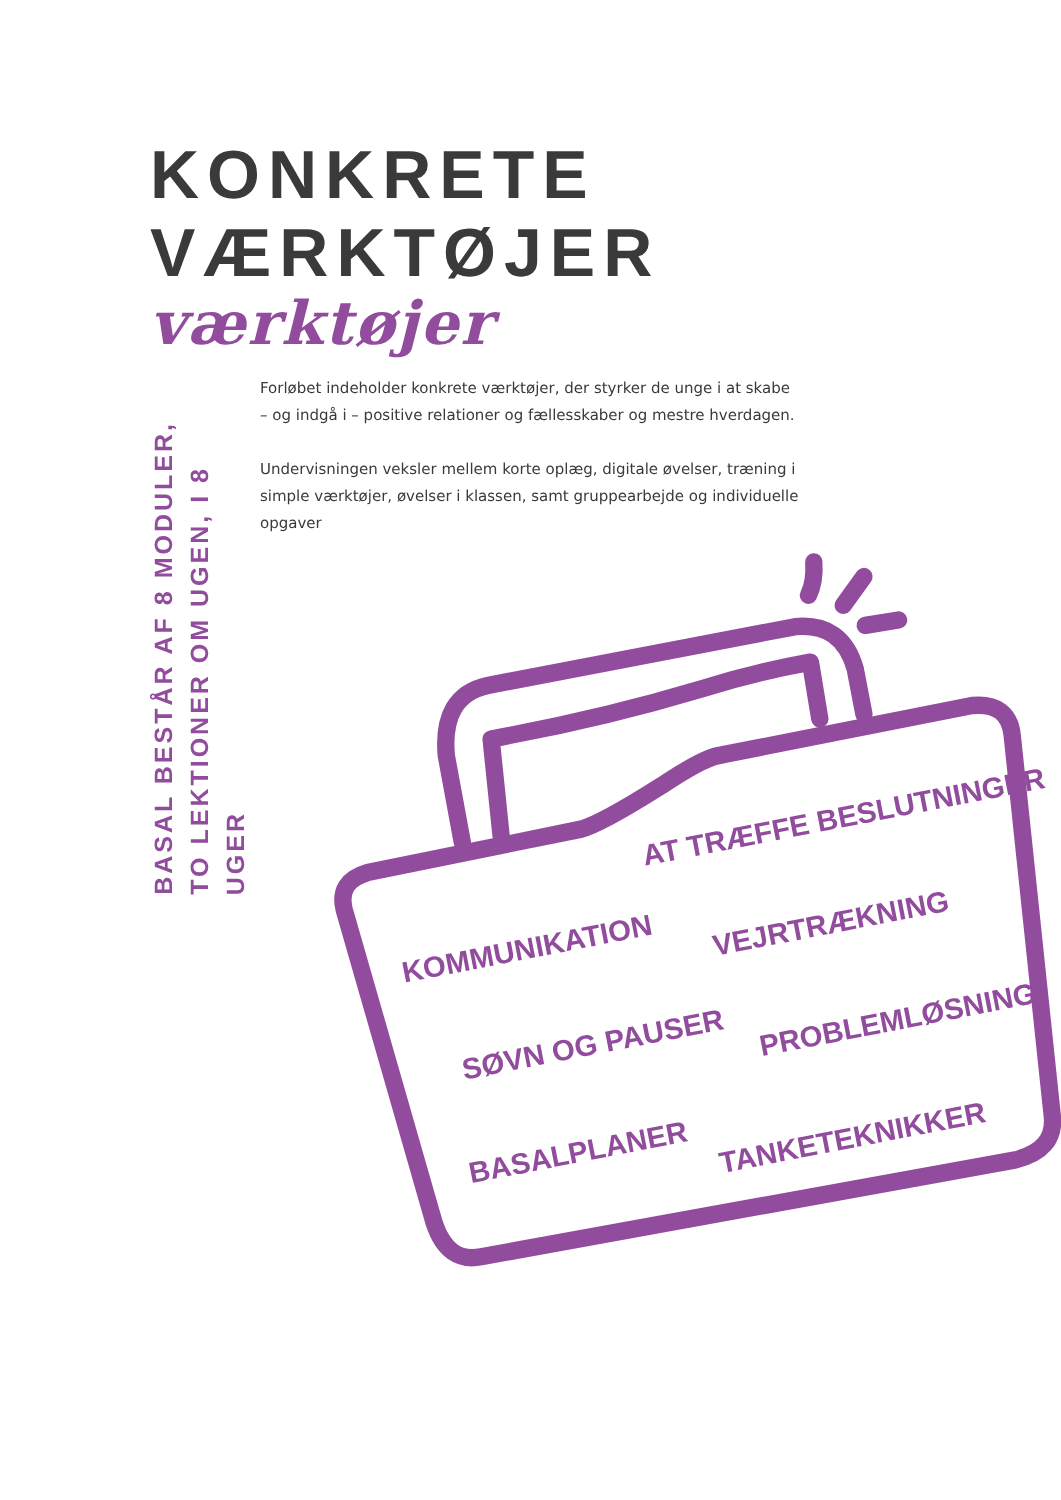KONKRETE
VÆRKTØJER
værktøjer
BASAL BESTÅR AF 8 MODULER,
TO LEKTIONER OM UGEN, I 8 UGER
Forløbet indeholder konkrete værktøjer, der styrker de unge i at skabe – og indgå i – positive relationer og fællesskaber og mestre hverdagen.
Undervisningen veksler mellem korte oplæg, digitale øvelser, træning i simple værktøjer, øvelser i klassen, samt gruppearbejde og individuelle opgaver
AT TRÆFFE BESLUTNINGER
KOMMUNIKATION
VEJRTRÆKNING
SØVN OG PAUSER
PROBLEMLØSNING
BASALPLANER
TANKETEKNIKKER